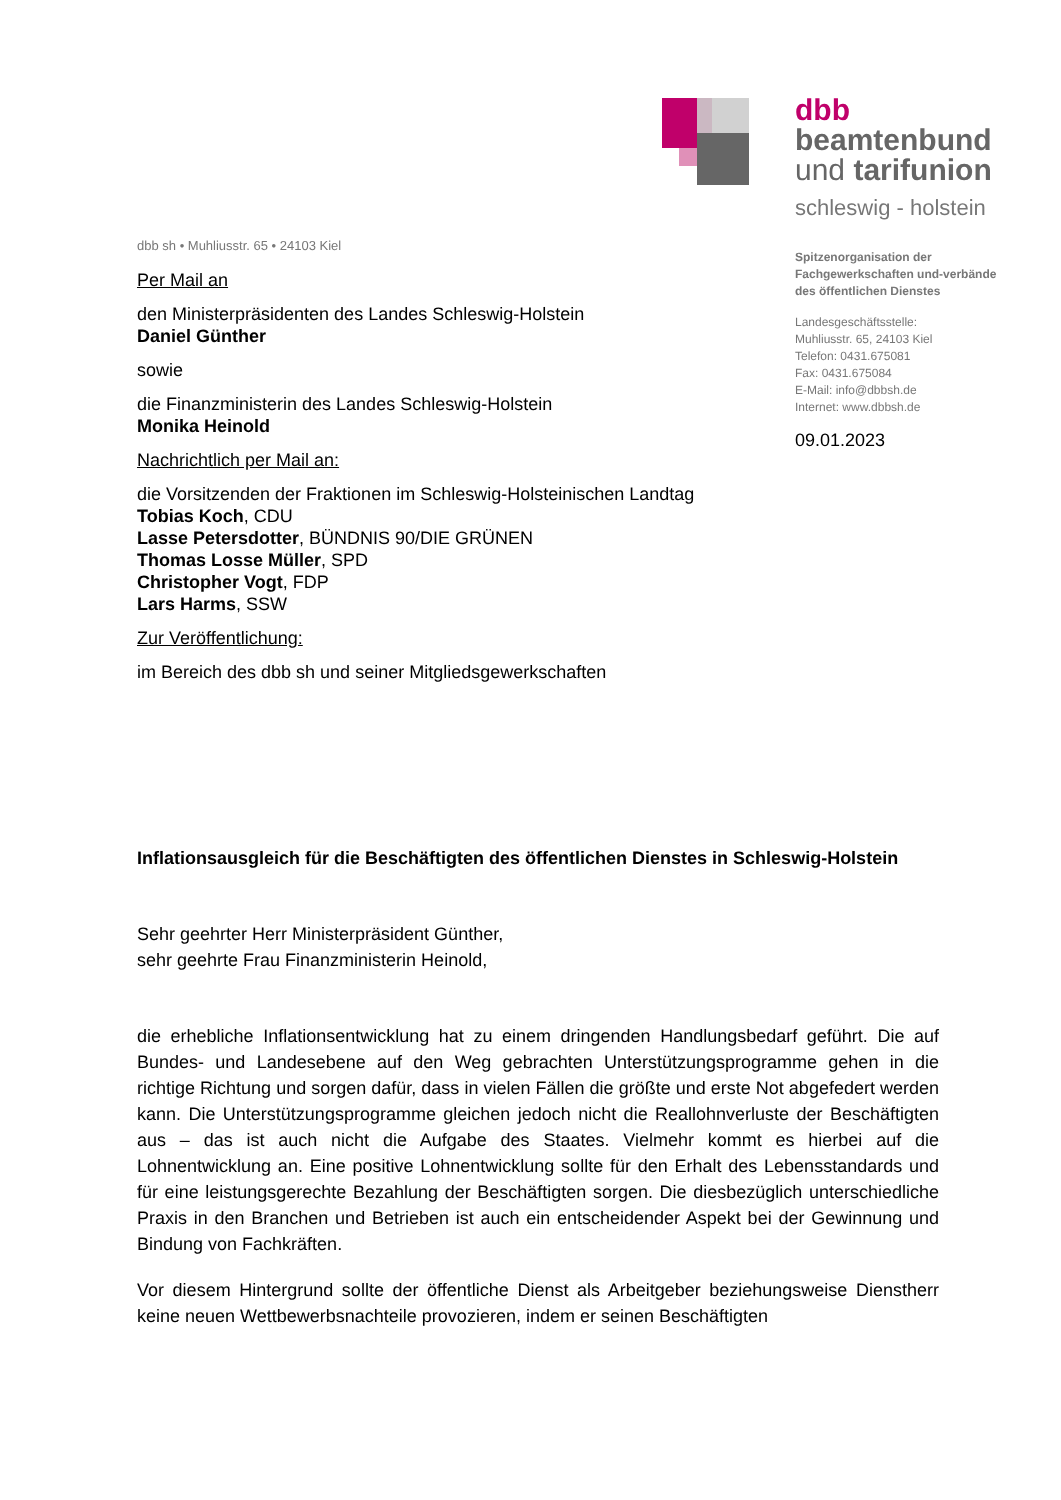dbb
beamtenbund
und tarifunion
schleswig - holstein
Spitzenorganisation der
Fachgewerkschaften und-verbände
des öffentlichen Dienstes
Landesgeschäftsstelle:
Muhliusstr. 65, 24103 Kiel
Telefon: 0431.675081
Fax: 0431.675084
E-Mail: info@dbbsh.de
Internet: www.dbbsh.de
09.01.2023
dbb sh • Muhliusstr. 65 • 24103 Kiel
Per Mail an
den Ministerpräsidenten des Landes Schleswig-Holstein
Daniel Günther
sowie
die Finanzministerin des Landes Schleswig-Holstein
Monika Heinold
Nachrichtlich per Mail an:
die Vorsitzenden der Fraktionen im Schleswig-Holsteinischen Landtag
Tobias Koch, CDU
Lasse Petersdotter, BÜNDNIS 90/DIE GRÜNEN
Thomas Losse Müller, SPD
Christopher Vogt, FDP
Lars Harms, SSW
Zur Veröffentlichung:
im Bereich des dbb sh und seiner Mitgliedsgewerkschaften
Inflationsausgleich für die Beschäftigten des öffentlichen Dienstes in Schleswig-Holstein
Sehr geehrter Herr Ministerpräsident Günther,
sehr geehrte Frau Finanzministerin Heinold,
die erhebliche Inflationsentwicklung hat zu einem dringenden Handlungsbedarf geführt. Die auf Bundes- und Landesebene auf den Weg gebrachten Unterstützungsprogramme gehen in die richtige Richtung und sorgen dafür, dass in vielen Fällen die größte und erste Not abgefedert werden kann. Die Unterstützungsprogramme gleichen jedoch nicht die Reallohnverluste der Beschäftigten aus – das ist auch nicht die Aufgabe des Staates. Vielmehr kommt es hierbei auf die Lohnentwicklung an. Eine positive Lohnentwicklung sollte für den Erhalt des Lebensstandards und für eine leistungsgerechte Bezahlung der Beschäftigten sorgen. Die diesbezüglich unterschiedliche Praxis in den Branchen und Betrieben ist auch ein entscheidender Aspekt bei der Gewinnung und Bindung von Fachkräften.
Vor diesem Hintergrund sollte der öffentliche Dienst als Arbeitgeber beziehungsweise Dienstherr keine neuen Wettbewerbsnachteile provozieren, indem er seinen Beschäftigten